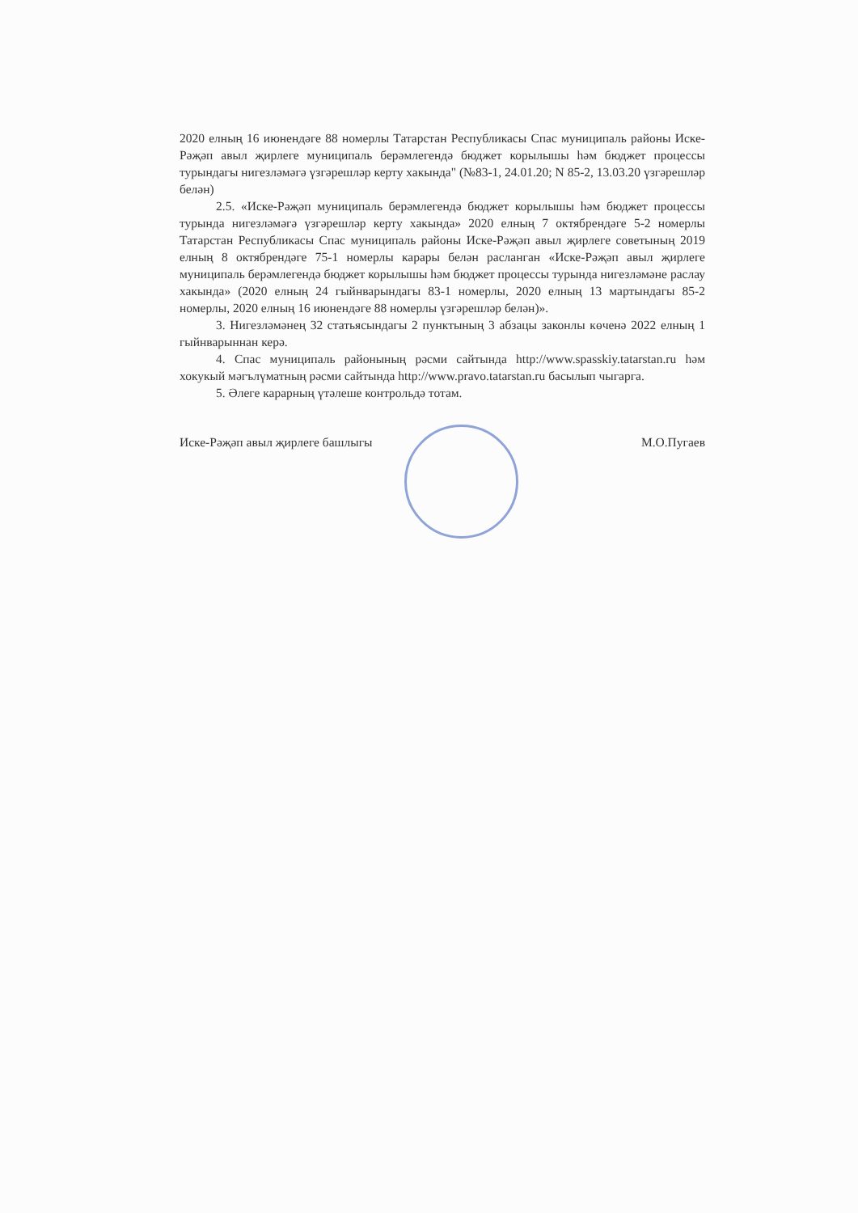2020 елның 16 июнендәге 88 номерлы Татарстан Республикасы Спас муниципаль районы Иске-Рәҗәп авыл җирлеге муниципаль берәмлегендә бюджет корылышы һәм бюджет процессы турындагы нигезләмәгә үзгәрешләр керту хакында" (№83-1, 24.01.20; N 85-2, 13.03.20 үзгәрешләр белән)
2.5. «Иске-Рәҗәп муниципаль берәмлегендә бюджет корылышы һәм бюджет процессы турында нигезләмәгә үзгәрешләр керту хакында» 2020 елның 7 октябрендәге 5-2 номерлы Татарстан Республикасы Спас муниципаль районы Иске-Рәҗәп авыл җирлеге советының 2019 елның 8 октябрендәге 75-1 номерлы карары белән расланган «Иске-Рәҗәп авыл җирлеге муниципаль берәмлегендә бюджет корылышы һәм бюджет процессы турында нигезләмәне раслау хакында» (2020 елның 24 гыйнварындагы 83-1 номерлы, 2020 елның 13 мартындагы 85-2 номерлы, 2020 елның 16 июнендәге 88 номерлы үзгәрешләр белән)».
3. Нигезләмәнең 32 статьясындагы 2 пунктының 3 абзацы законлы көченә 2022 елның 1 гыйнварыннан керә.
4. Спас муниципаль районының рәсми сайтында http://www.spasskiy.tatarstan.ru һәм хокукый мәгълүматның рәсми сайтында http://www.pravo.tatarstan.ru басылып чыгарга.
5. Әлеге карарның үтәлеше контрольдә тотам.
Иске-Рәҗәп авыл җирлеге башлыгы М.О.Пугаев